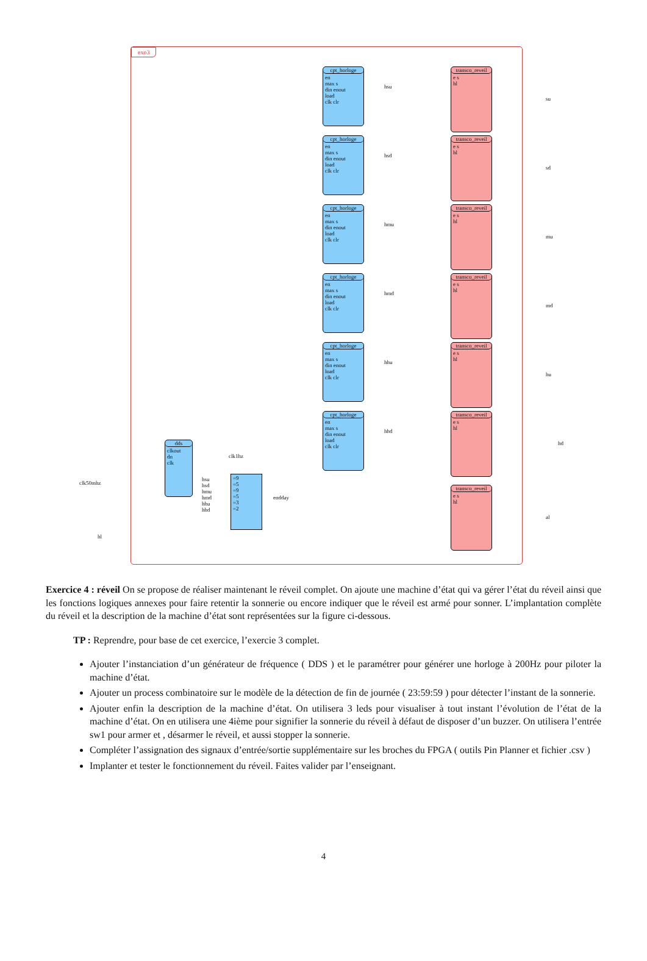exo3
cpt_horloge
en
max s
din enout
load
clk clr
cpt_horloge
en
max s
din enout
load
clk clr
cpt_horloge
en
max s
din enout
load
clk clr
cpt_horloge
en
max s
din enout
load
clk clr
cpt_horloge
en
max s
din enout
load
clk clr
cpt_horloge
en
max s
din enout
load
clk clr
transco_reveil
e s
hl
transco_reveil
e s
hl
transco_reveil
e s
hl
transco_reveil
e s
hl
transco_reveil
e s
hl
transco_reveil
e s
hl
transco_reveil
e s
hl
dds
clkout
dn
clk
=9
=5
=9
=5
=3
=2
su
sd
mu
md
hu
hd
al
hsu
hsd
hmu
hmd
hhu
hhd
clk1hz
endday
clk50mhz
hl
hsu
hsd
hmu
hmd
hhu
hhd
Exercice 4 : réveil On se propose de réaliser maintenant le réveil complet. On ajoute une machine d’état qui va gérer l’état du réveil ainsi que les fonctions logiques annexes pour faire retentir la sonnerie ou encore indiquer que le réveil est armé pour sonner. L’implantation complète du réveil et la description de la machine d’état sont représentées sur la figure ci-dessous.
TP : Reprendre, pour base de cet exercice, l’exercie 3 complet.
Ajouter l’instanciation d’un générateur de fréquence ( DDS ) et le paramétrer pour générer une horloge à 200Hz pour piloter la machine d’état.
Ajouter un process combinatoire sur le modèle de la détection de fin de journée ( 23:59:59 ) pour détecter l’instant de la sonnerie.
Ajouter enfin la description de la machine d’état. On utilisera 3 leds pour visualiser à tout instant l’évolution de l’état de la machine d’état. On en utilisera une 4ième pour signifier la sonnerie du réveil à défaut de disposer d’un buzzer. On utilisera l’entrée sw1 pour armer et , désarmer le réveil, et aussi stopper la sonnerie.
Compléter l’assignation des signaux d’entrée/sortie supplémentaire sur les broches du FPGA ( outils Pin Planner et fichier .csv )
Implanter et tester le fonctionnement du réveil. Faites valider par l’enseignant.
4